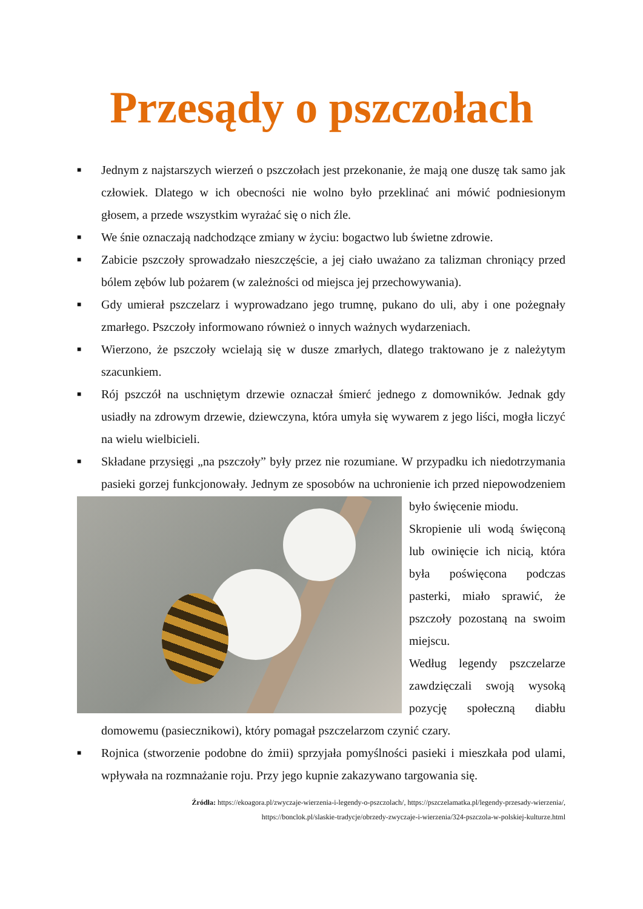Przesądy o pszczołach
■ Jednym z najstarszych wierzeń o pszczołach jest przekonanie, że mają one duszę tak samo jak człowiek. Dlatego w ich obecności nie wolno było przeklinać ani mówić podniesionym głosem, a przede wszystkim wyrażać się o nich źle.
■ We śnie oznaczają nadchodzące zmiany w życiu: bogactwo lub świetne zdrowie.
■ Zabicie pszczoły sprowadzało nieszczęście, a jej ciało uważano za talizman chroniący przed bólem zębów lub pożarem (w zależności od miejsca jej przechowywania).
■ Gdy umierał pszczelarz i wyprowadzano jego trumnę, pukano do uli, aby i one pożegnały zmarłego. Pszczoły informowano również o innych ważnych wydarzeniach.
■ Wierzono, że pszczoły wcielają się w dusze zmarłych, dlatego traktowano je z należytym szacunkiem.
■ Rój pszczół na uschniętym drzewie oznaczał śmierć jednego z domowników. Jednak gdy usiadły na zdrowym drzewie, dziewczyna, która umyła się wywarem z jego liści, mogła liczyć na wielu wielbicieli.
■ Składane przysięgi „na pszczoły” były przez nie rozumiane. W przypadku ich niedotrzymania pasieki gorzej funkcjonowały. Jednym ze sposobów na uchronienie ich przed
niepowodzeniem było święcenie miodu.
Skropienie uli wodą święconą lub owinięcie ich nicią, która była poświęcona podczas pasterki, miało sprawić, że pszczoły pozostaną na swoim miejscu.
Według legendy pszczelarze zawdzięczali swoją wysoką pozycję społeczną diabłu domowemu (pasiecznikowi), który pomagał pszczelarzom czynić czary.
■ Rojnica (stworzenie podobne do żmii) sprzyjała pomyślności pasieki i mieszkała pod ulami, wpływała na rozmnażanie roju. Przy jego kupnie zakazywano targowania się.
Źródła: https://ekoagora.pl/zwyczaje-wierzenia-i-legendy-o-pszczolach/, https://pszczelamatka.pl/legendy-przesady-wierzenia/,
https://bonclok.pl/slaskie-tradycje/obrzedy-zwyczaje-i-wierzenia/324-pszczola-w-polskiej-kulturze.html